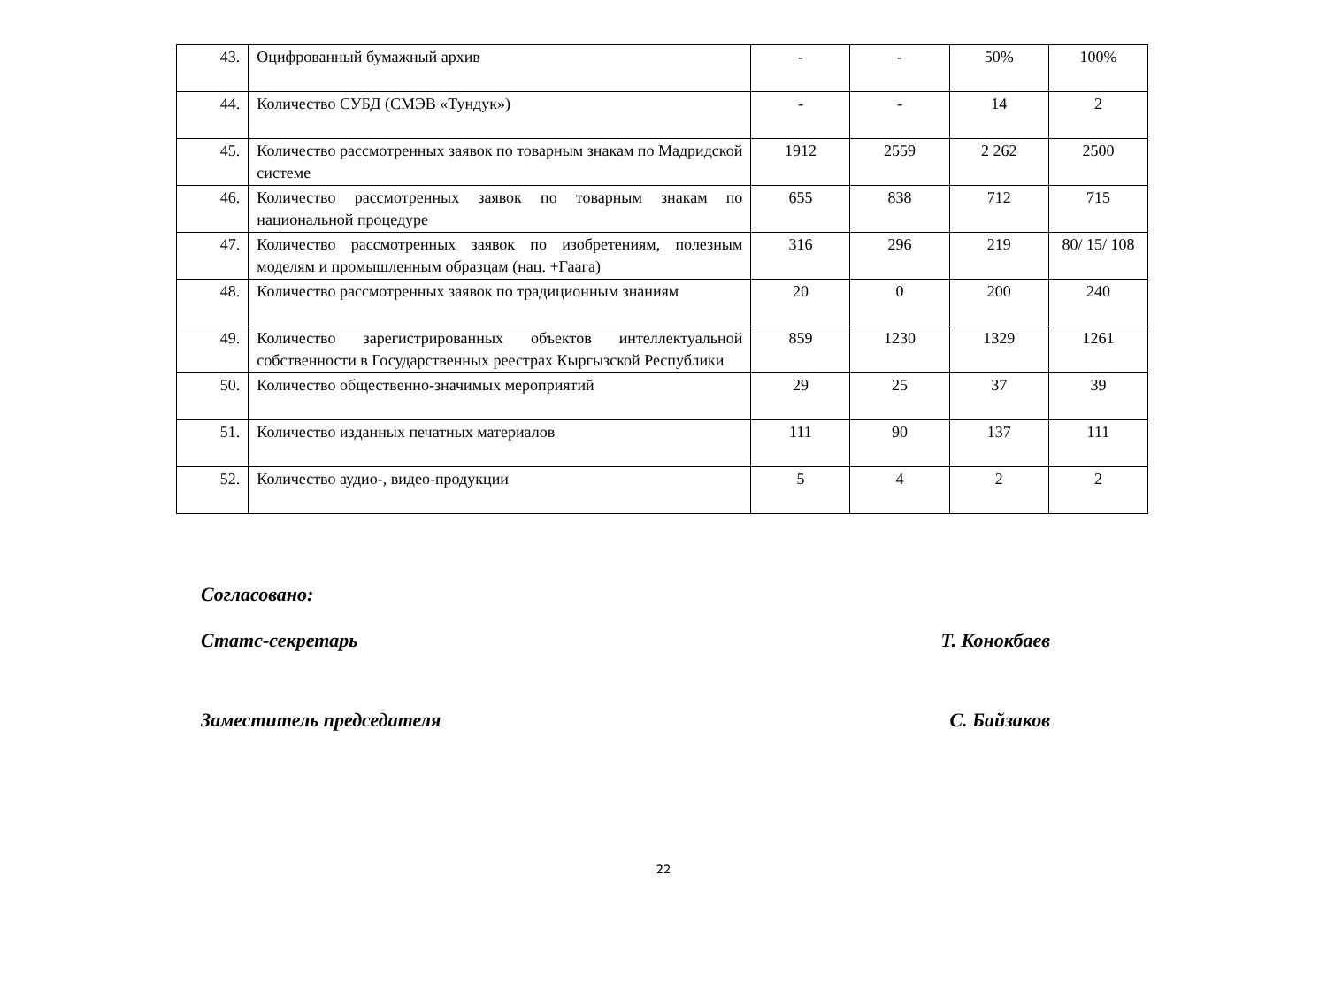| 43. | Оцифрованный бумажный архив | - | - | 50% | 100% |
| 44. | Количество СУБД (СМЭВ «Тундук») | - | - | 14 | 2 |
| 45. | Количество рассмотренных заявок по товарным знакам по Мадридской системе | 1912 | 2559 | 2 262 | 2500 |
| 46. | Количество рассмотренных заявок по товарным знакам по национальной процедуре | 655 | 838 | 712 | 715 |
| 47. | Количество рассмотренных заявок по изобретениям, полезным моделям и промышленным образцам (нац. +Гаага) | 316 | 296 | 219 | 80/ 15/ 108 |
| 48. | Количество рассмотренных заявок по традиционным знаниям | 20 | 0 | 200 | 240 |
| 49. | Количество зарегистрированных объектов интеллектуальной собственности в Государственных реестрах Кыргызской Республики | 859 | 1230 | 1329 | 1261 |
| 50. | Количество общественно-значимых мероприятий | 29 | 25 | 37 | 39 |
| 51. | Количество изданных печатных материалов | 111 | 90 | 137 | 111 |
| 52. | Количество аудио-, видео-продукции | 5 | 4 | 2 | 2 |
Согласовано:
Статс-секретарь Т. Конокбаев
Заместитель председателя С. Байзаков
22